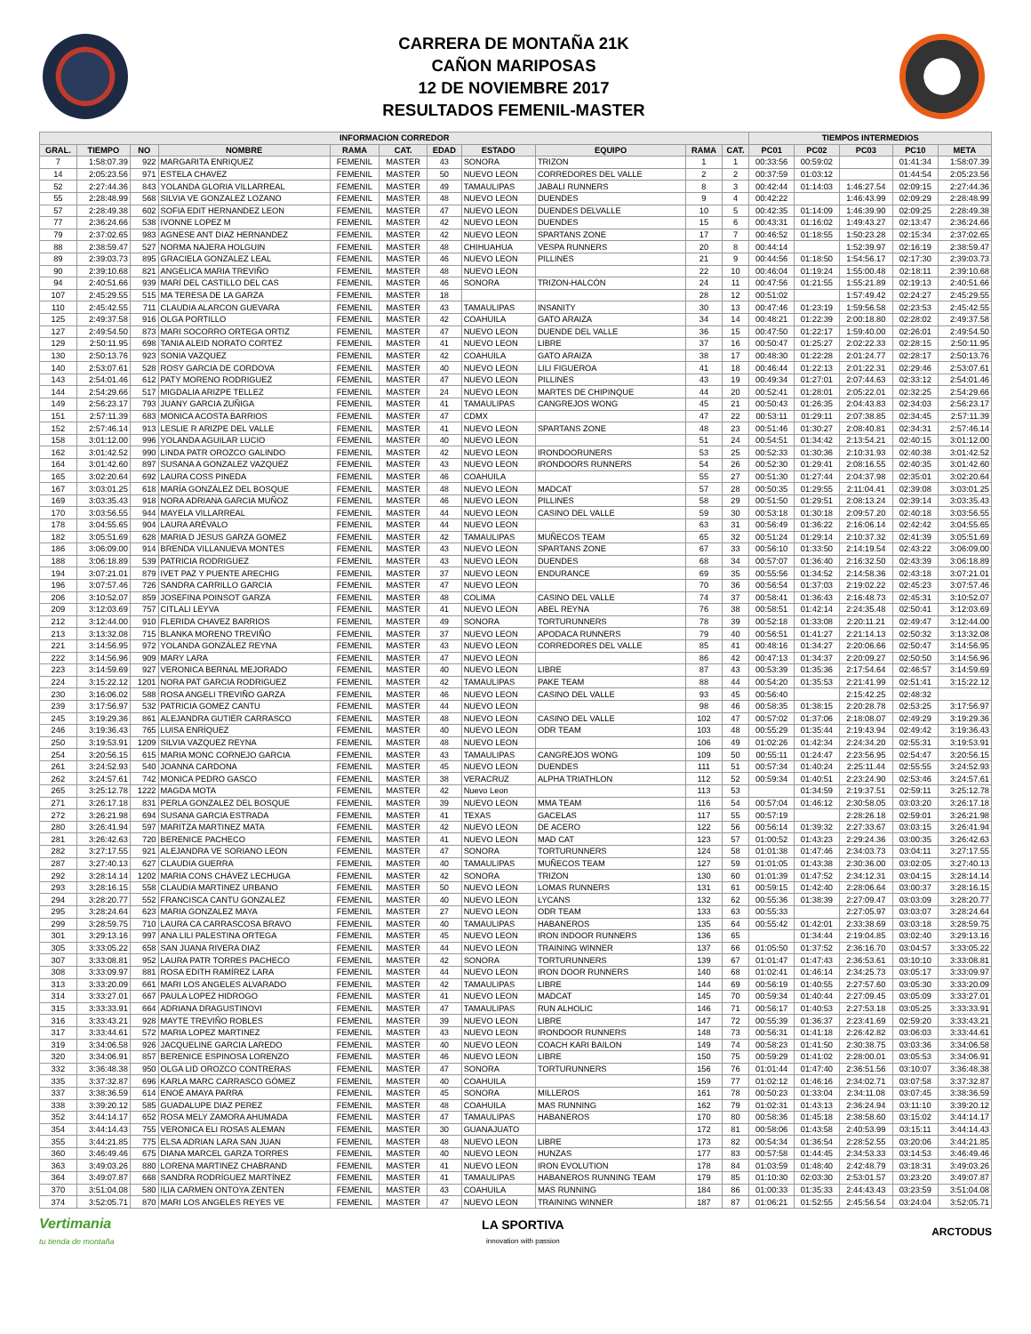CARRERA DE MONTAÑA 21K
CAÑON MARIPOSAS
12 DE NOVIEMBRE 2017
RESULTADOS FEMENIL-MASTER
| INFORMACION CORREDOR | | | | | | | | | | | TIEMPOS INTERMEDIOS | | | | |
| --- | --- | --- | --- | --- | --- | --- | --- | --- | --- | --- | --- | --- | --- | --- | --- |
| GRAL. | TIEMPO | NO | NOMBRE | RAMA | CAT. | EDAD | ESTADO | EQUIPO | RAMA | CAT. | PC01 | PC02 | PC03 | PC10 | META |
| 7 | 1:58:07.39 | 922 | MARGARITA ENRIQUEZ | FEMENIL | MASTER | 43 | SONORA | TRIZON | 1 | 1 | 00:33:56 | 00:59:02 | | 01:41:34 | 1:58:07.39 |
| 14 | 2:05:23.56 | 971 | ESTELA CHAVEZ | FEMENIL | MASTER | 50 | NUEVO LEON | CORREDORES DEL VALLE | 2 | 2 | 00:37:59 | 01:03:12 | | 01:44:54 | 2:05:23.56 |
| 52 | 2:27:44.36 | 843 | YOLANDA GLORIA VILLARREAL | FEMENIL | MASTER | 49 | TAMAULIPAS | JABALI RUNNERS | 8 | 3 | 00:42:44 | 01:14:03 | 1:46:27.54 | 02:09:15 | 2:27:44.36 |
| 55 | 2:28:48.99 | 568 | SILVIA VE GONZALEZ LOZANO | FEMENIL | MASTER | 48 | NUEVO LEON | DUENDES | 9 | 4 | 00:42:22 | | 1:46:43.99 | 02:09:29 | 2:28:48.99 |
| 57 | 2:28:49.38 | 602 | SOFIA EDIT HERNANDEZ LEON | FEMENIL | MASTER | 47 | NUEVO LEON | DUENDES DELVALLE | 10 | 5 | 00:42:35 | 01:14:09 | 1:46:39.90 | 02:09:25 | 2:28:49.38 |
| 77 | 2:36:24.66 | 538 | IVONNE LOPEZ M | FEMENIL | MASTER | 42 | NUEVO LEON | DUENDES | 15 | 6 | 00:43:31 | 01:16:02 | 1:49:43.27 | 02:13:47 | 2:36:24.66 |
| 79 | 2:37:02.65 | 983 | AGNESE ANT DIAZ HERNANDEZ | FEMENIL | MASTER | 42 | NUEVO LEON | SPARTANS ZONE | 17 | 7 | 00:46:52 | 01:18:55 | 1:50:23.28 | 02:15:34 | 2:37:02.65 |
| 88 | 2:38:59.47 | 527 | NORMA NAJERA HOLGUIN | FEMENIL | MASTER | 48 | CHIHUAHUA | VESPA RUNNERS | 20 | 8 | 00:44:14 | | 1:52:39.97 | 02:16:19 | 2:38:59.47 |
| 89 | 2:39:03.73 | 895 | GRACIELA GONZALEZ LEAL | FEMENIL | MASTER | 46 | NUEVO LEON | PILLINES | 21 | 9 | 00:44:56 | 01:18:50 | 1:54:56.17 | 02:17:30 | 2:39:03.73 |
| 90 | 2:39:10.68 | 821 | ANGELICA MARIA TREVIÑO | FEMENIL | MASTER | 48 | NUEVO LEON | | 22 | 10 | 00:46:04 | 01:19:24 | 1:55:00.48 | 02:18:11 | 2:39:10.68 |
| 94 | 2:40:51.66 | 939 | MARÍ DEL CASTILLO DEL CAS | FEMENIL | MASTER | 46 | SONORA | TRIZON-HALCÓN | 24 | 11 | 00:47:56 | 01:21:55 | 1:55:21.89 | 02:19:13 | 2:40:51.66 |
| 107 | 2:45:29.55 | 515 | MA TERESA DE LA GARZA | FEMENIL | MASTER | 18 | | | 28 | 12 | 00:51:02 | | 1:57:49.42 | 02:24:27 | 2:45:29.55 |
| 110 | 2:45:42.55 | 711 | CLAUDIA ALARCON GUEVARA | FEMENIL | MASTER | 43 | TAMAULIPAS | INSANITY | 30 | 13 | 00:47:46 | 01:23:19 | 1:59:56.58 | 02:23:53 | 2:45:42.55 |
| 125 | 2:49:37.58 | 916 | OLGA PORTILLO | FEMENIL | MASTER | 42 | COAHUILA | GATO ARAIZA | 34 | 14 | 00:48:21 | 01:22:39 | 2:00:18.80 | 02:28:02 | 2:49:37.58 |
| 127 | 2:49:54.50 | 873 | MARI SOCORRO ORTEGA ORTIZ | FEMENIL | MASTER | 47 | NUEVO LEON | DUENDE DEL VALLE | 36 | 15 | 00:47:50 | 01:22:17 | 1:59:40.00 | 02:26:01 | 2:49:54.50 |
| 129 | 2:50:11.95 | 698 | TANIA ALEID NORATO CORTEZ | FEMENIL | MASTER | 41 | NUEVO LEON | LIBRE | 37 | 16 | 00:50:47 | 01:25:27 | 2:02:22.33 | 02:28:15 | 2:50:11.95 |
| 130 | 2:50:13.76 | 923 | SONIA VAZQUEZ | FEMENIL | MASTER | 42 | COAHUILA | GATO ARAIZA | 38 | 17 | 00:48:30 | 01:22:28 | 2:01:24.77 | 02:28:17 | 2:50:13.76 |
| 140 | 2:53:07.61 | 528 | ROSY GARCIA DE CORDOVA | FEMENIL | MASTER | 40 | NUEVO LEON | LILI FIGUEROA | 41 | 18 | 00:46:44 | 01:22:13 | 2:01:22.31 | 02:29:46 | 2:53:07.61 |
| 143 | 2:54:01.46 | 612 | PATY MORENO RODRIGUEZ | FEMENIL | MASTER | 47 | NUEVO LEON | PILLINES | 43 | 19 | 00:49:34 | 01:27:01 | 2:07:44.63 | 02:33:12 | 2:54:01.46 |
| 144 | 2:54:29.66 | 517 | MIGDALIA ARIZPE TELLEZ | FEMENIL | MASTER | 24 | NUEVO LEON | MARTES DE CHIPINQUE | 44 | 20 | 00:52:41 | 01:28:01 | 2:05:22.01 | 02:32:25 | 2:54:29.66 |
| 149 | 2:56:23.17 | 793 | JUANY GARCIA ZUÑIGA | FEMENIL | MASTER | 41 | TAMAULIPAS | CANGREJOS WONG | 45 | 21 | 00:50:43 | 01:26:35 | 2:04:43.83 | 02:34:03 | 2:56:23.17 |
| 151 | 2:57:11.39 | 683 | MONICA ACOSTA BARRIOS | FEMENIL | MASTER | 47 | CDMX | | 47 | 22 | 00:53:11 | 01:29:11 | 2:07:38.85 | 02:34:45 | 2:57:11.39 |
| 152 | 2:57:46.14 | 913 | LESLIE R ARIZPE DEL VALLE | FEMENIL | MASTER | 41 | NUEVO LEON | SPARTANS ZONE | 48 | 23 | 00:51:46 | 01:30:27 | 2:08:40.81 | 02:34:31 | 2:57:46.14 |
| 158 | 3:01:12.00 | 996 | YOLANDA AGUILAR LUCIO | FEMENIL | MASTER | 40 | NUEVO LEON | | 51 | 24 | 00:54:51 | 01:34:42 | 2:13:54.21 | 02:40:15 | 3:01:12.00 |
| 162 | 3:01:42.52 | 990 | LINDA PATR OROZCO GALINDO | FEMENIL | MASTER | 42 | NUEVO LEON | IRONDOORUNERS | 53 | 25 | 00:52:33 | 01:30:36 | 2:10:31.93 | 02:40:38 | 3:01:42.52 |
| 164 | 3:01:42.60 | 897 | SUSANA A GONZALEZ VAZQUEZ | FEMENIL | MASTER | 43 | NUEVO LEON | IRONDOORS RUNNERS | 54 | 26 | 00:52:30 | 01:29:41 | 2:08:16.55 | 02:40:35 | 3:01:42.60 |
| 165 | 3:02:20.64 | 692 | LAURA COSS PINEDA | FEMENIL | MASTER | 46 | COAHUILA | | 55 | 27 | 00:51:30 | 01:27:44 | 2:04:37.98 | 02:35:01 | 3:02:20.64 |
| 167 | 3:03:01.25 | 618 | MARÍA GONZÁLEZ DEL BOSQUE | FEMENIL | MASTER | 48 | NUEVO LEON | MADCAT | 57 | 28 | 00:50:35 | 01:29:55 | 2:11:04.41 | 02:39:08 | 3:03:01.25 |
| 169 | 3:03:35.43 | 918 | NORA ADRIANA GARCIA MUÑOZ | FEMENIL | MASTER | 46 | NUEVO LEON | PILLINES | 58 | 29 | 00:51:50 | 01:29:51 | 2:08:13.24 | 02:39:14 | 3:03:35.43 |
| 170 | 3:03:56.55 | 944 | MAYELA VILLARREAL | FEMENIL | MASTER | 44 | NUEVO LEON | CASINO DEL VALLE | 59 | 30 | 00:53:18 | 01:30:18 | 2:09:57.20 | 02:40:18 | 3:03:56.55 |
| 178 | 3:04:55.65 | 904 | LAURA ARÉVALO | FEMENIL | MASTER | 44 | NUEVO LEON | | 63 | 31 | 00:56:49 | 01:36:22 | 2:16:06.14 | 02:42:42 | 3:04:55.65 |
| 182 | 3:05:51.69 | 628 | MARIA D JESUS GARZA GOMEZ | FEMENIL | MASTER | 42 | TAMAULIPAS | MUÑECOS TEAM | 65 | 32 | 00:51:24 | 01:29:14 | 2:10:37.32 | 02:41:39 | 3:05:51.69 |
| 186 | 3:06:09.00 | 914 | BRENDA VILLANUEVA MONTES | FEMENIL | MASTER | 43 | NUEVO LEON | SPARTANS ZONE | 67 | 33 | 00:56:10 | 01:33:50 | 2:14:19.54 | 02:43:22 | 3:06:09.00 |
| 188 | 3:06:18.89 | 539 | PATRICIA RODRIGUEZ | FEMENIL | MASTER | 43 | NUEVO LEON | DUENDES | 68 | 34 | 00:57:07 | 01:36:40 | 2:16:32.50 | 02:43:39 | 3:06:18.89 |
| 194 | 3:07:21.01 | 879 | IVET PAZ Y PUENTE ARECHIG | FEMENIL | MASTER | 37 | NUEVO LEON | ENDURANCE | 69 | 35 | 00:55:56 | 01:34:52 | 2:14:58.36 | 02:43:18 | 3:07:21.01 |
| 196 | 3:07:57.46 | 726 | SANDRA CARRILLO GARCIA | FEMENIL | MASTER | 47 | NUEVO LEON | | 70 | 36 | 00:56:54 | 01:37:03 | 2:19:02.22 | 02:45:23 | 3:07:57.46 |
| 206 | 3:10:52.07 | 859 | JOSEFINA POINSOT GARZA | FEMENIL | MASTER | 48 | COLIMA | CASINO DEL VALLE | 74 | 37 | 00:58:41 | 01:36:43 | 2:16:48.73 | 02:45:31 | 3:10:52.07 |
| 209 | 3:12:03.69 | 757 | CITLALI LEYVA | FEMENIL | MASTER | 41 | NUEVO LEON | ABEL REYNA | 76 | 38 | 00:58:51 | 01:42:14 | 2:24:35.48 | 02:50:41 | 3:12:03.69 |
| 212 | 3:12:44.00 | 910 | FLERIDA CHAVEZ BARRIOS | FEMENIL | MASTER | 49 | SONORA | TORTURUNNERS | 78 | 39 | 00:52:18 | 01:33:08 | 2:20:11.21 | 02:49:47 | 3:12:44.00 |
| 213 | 3:13:32.08 | 715 | BLANKA MORENO TREVIÑO | FEMENIL | MASTER | 37 | NUEVO LEON | APODACA RUNNERS | 79 | 40 | 00:56:51 | 01:41:27 | 2:21:14.13 | 02:50:32 | 3:13:32.08 |
| 221 | 3:14:56.95 | 972 | YOLANDA GONZÁLEZ REYNA | FEMENIL | MASTER | 43 | NUEVO LEON | CORREDORES DEL VALLE | 85 | 41 | 00:48:16 | 01:34:27 | 2:20:06.66 | 02:50:47 | 3:14:56.95 |
| 222 | 3:14:56.96 | 909 | MARY LARA | FEMENIL | MASTER | 47 | NUEVO LEON | | 86 | 42 | 00:47:13 | 01:34:37 | 2:20:09.27 | 02:50:50 | 3:14:56.96 |
| 223 | 3:14:59.69 | 927 | VERONICA BERNAL MEJORADO | FEMENIL | MASTER | 40 | NUEVO LEON | LIBRE | 87 | 43 | 00:53:39 | 01:35:36 | 2:17:54.64 | 02:46:57 | 3:14:59.69 |
| 224 | 3:15:22.12 | 1201 | NORA PAT GARCIA RODRIGUEZ | FEMENIL | MASTER | 42 | TAMAULIPAS | PAKE TEAM | 88 | 44 | 00:54:20 | 01:35:53 | 2:21:41.99 | 02:51:41 | 3:15:22.12 |
| 230 | 3:16:06.02 | 588 | ROSA ANGELI TREVIÑO GARZA | FEMENIL | MASTER | 46 | NUEVO LEON | CASINO DEL VALLE | 93 | 45 | 00:56:40 | | 2:15:42.25 | 02:48:32 | |
| 239 | 3:17:56.97 | 532 | PATRICIA GOMEZ CANTU | FEMENIL | MASTER | 44 | NUEVO LEON | | 98 | 46 | 00:58:35 | 01:38:15 | 2:20:28.78 | 02:53:25 | 3:17:56.97 |
| 245 | 3:19:29.36 | 861 | ALEJANDRA GUTIÉR CARRASCO | FEMENIL | MASTER | 48 | NUEVO LEON | CASINO DEL VALLE | 102 | 47 | 00:57:02 | 01:37:06 | 2:18:08.07 | 02:49:29 | 3:19:29.36 |
| 246 | 3:19:36.43 | 765 | LUISA ENRÍQUEZ | FEMENIL | MASTER | 40 | NUEVO LEON | ODR TEAM | 103 | 48 | 00:55:29 | 01:35:44 | 2:19:43.94 | 02:49:42 | 3:19:36.43 |
| 250 | 3:19:53.91 | 1209 | SILVIA VAZQUEZ REYNA | FEMENIL | MASTER | 48 | NUEVO LEON | | 106 | 49 | 01:02:26 | 01:42:34 | 2:24:34.20 | 02:55:31 | 3:19:53.91 |
| 254 | 3:20:56.15 | 615 | MARIA MONC CORNEJO GARCIA | FEMENIL | MASTER | 43 | TAMAULIPAS | CANGREJOS WONG | 109 | 50 | 00:55:11 | 01:24:47 | 2:23:56.95 | 02:54:47 | 3:20:56.15 |
| 261 | 3:24:52.93 | 540 | JOANNA CARDONA | FEMENIL | MASTER | 45 | NUEVO LEON | DUENDES | 111 | 51 | 00:57:34 | 01:40:24 | 2:25:11.44 | 02:55:55 | 3:24:52.93 |
| 262 | 3:24:57.61 | 742 | MONICA PEDRO GASCO | FEMENIL | MASTER | 38 | VERACRUZ | ALPHA TRIATHLON | 112 | 52 | 00:59:34 | 01:40:51 | 2:23:24.90 | 02:53:46 | 3:24:57.61 |
| 265 | 3:25:12.78 | 1222 | MAGDA MOTA | FEMENIL | MASTER | 42 | Nuevo Leon | | 113 | 53 | | 01:34:59 | 2:19:37.51 | 02:59:11 | 3:25:12.78 |
| 271 | 3:26:17.18 | 831 | PERLA GONZALEZ DEL BOSQUE | FEMENIL | MASTER | 39 | NUEVO LEON | MMA TEAM | 116 | 54 | 00:57:04 | 01:46:12 | 2:30:58.05 | 03:03:20 | 3:26:17.18 |
| 272 | 3:26:21.98 | 694 | SUSANA GARCIA ESTRADA | FEMENIL | MASTER | 41 | TEXAS | GACELAS | 117 | 55 | 00:57:19 | | 2:28:26.18 | 02:59:01 | 3:26:21.98 |
| 280 | 3:26:41.94 | 597 | MARITZA MARTINEZ MATA | FEMENIL | MASTER | 42 | NUEVO LEON | DE ACERO | 122 | 56 | 00:56:14 | 01:39:32 | 2:27:33.67 | 03:03:15 | 3:26:41.94 |
| 281 | 3:26:42.63 | 720 | BERENICE PACHECO | FEMENIL | MASTER | 41 | NUEVO LEON | MAD CAT | 123 | 57 | 01:00:52 | 01:43:23 | 2:29:24.36 | 03:00:35 | 3:26:42.63 |
| 282 | 3:27:17.55 | 921 | ALEJANDRA VE SORIANO LEON | FEMENIL | MASTER | 47 | SONORA | TORTURUNNERS | 124 | 58 | 01:01:38 | 01:47:46 | 2:34:03.73 | 03:04:11 | 3:27:17.55 |
| 287 | 3:27:40.13 | 627 | CLAUDIA GUERRA | FEMENIL | MASTER | 40 | TAMAULIPAS | MUÑECOS TEAM | 127 | 59 | 01:01:05 | 01:43:38 | 2:30:36.00 | 03:02:05 | 3:27:40.13 |
| 292 | 3:28:14.14 | 1202 | MARIA CONS CHÁVEZ LECHUGA | FEMENIL | MASTER | 42 | SONORA | TRIZON | 130 | 60 | 01:01:39 | 01:47:52 | 2:34:12.31 | 03:04:15 | 3:28:14.14 |
| 293 | 3:28:16.15 | 558 | CLAUDIA MARTINEZ URBANO | FEMENIL | MASTER | 50 | NUEVO LEON | LOMAS RUNNERS | 131 | 61 | 00:59:15 | 01:42:40 | 2:28:06.64 | 03:00:37 | 3:28:16.15 |
| 294 | 3:28:20.77 | 552 | FRANCISCA CANTU GONZALEZ | FEMENIL | MASTER | 40 | NUEVO LEON | LYCANS | 132 | 62 | 00:55:36 | 01:38:39 | 2:27:09.47 | 03:03:09 | 3:28:20.77 |
| 295 | 3:28:24.64 | 623 | MARIA GONZALEZ MAYA | FEMENIL | MASTER | 27 | NUEVO LEON | ODR TEAM | 133 | 63 | 00:55:33 | | 2:27:05.97 | 03:03:07 | 3:28:24.64 |
| 299 | 3:28:59.75 | 710 | LAURA CA CARRASCOSA BRAVO | FEMENIL | MASTER | 40 | TAMAULIPAS | HABANEROS | 135 | 64 | 00:55:42 | 01:42:01 | 2:33:38.69 | 03:03:18 | 3:28:59.75 |
| 301 | 3:29:13.16 | 997 | ANA LILI PALESTINA ORTEGA | FEMENIL | MASTER | 45 | NUEVO LEON | IRON INDOOR RUNNERS | 136 | 65 | | 01:34:44 | 2:19:04.85 | 03:02:40 | 3:29:13.16 |
| 305 | 3:33:05.22 | 658 | SAN JUANA RIVERA DIAZ | FEMENIL | MASTER | 44 | NUEVO LEON | TRAINING WINNER | 137 | 66 | 01:05:50 | 01:37:52 | 2:36:16.70 | 03:04:57 | 3:33:05.22 |
| 307 | 3:33:08.81 | 952 | LAURA PATR TORRES PACHECO | FEMENIL | MASTER | 42 | SONORA | TORTURUNNERS | 139 | 67 | 01:01:47 | 01:47:43 | 2:36:53.61 | 03:10:10 | 3:33:08.81 |
| 308 | 3:33:09.97 | 881 | ROSA EDITH RAMÍREZ LARA | FEMENIL | MASTER | 44 | NUEVO LEON | IRON DOOR RUNNERS | 140 | 68 | 01:02:41 | 01:46:14 | 2:34:25.73 | 03:05:17 | 3:33:09.97 |
| 313 | 3:33:20.09 | 661 | MARI LOS ANGELES ALVARADO | FEMENIL | MASTER | 42 | TAMAULIPAS | LIBRE | 144 | 69 | 00:56:19 | 01:40:55 | 2:27:57.60 | 03:05:30 | 3:33:20.09 |
| 314 | 3:33:27.01 | 667 | PAULA LOPEZ HIDROGO | FEMENIL | MASTER | 41 | NUEVO LEON | MADCAT | 145 | 70 | 00:59:34 | 01:40:44 | 2:27:09.45 | 03:05:09 | 3:33:27.01 |
| 315 | 3:33:33.91 | 664 | ADRIANA DRAGUSTINOVI | FEMENIL | MASTER | 47 | TAMAULIPAS | RUN ALHOLIC | 146 | 71 | 00:56:17 | 01:40:53 | 2:27:53.18 | 03:05:25 | 3:33:33.91 |
| 316 | 3:33:43.21 | 928 | MAYTE TREVIÑO ROBLES | FEMENIL | MASTER | 39 | NUEVO LEON | LIBRE | 147 | 72 | 00:55:39 | 01:36:37 | 2:23:41.69 | 02:59:20 | 3:33:43.21 |
| 317 | 3:33:44.61 | 572 | MARIA LOPEZ MARTINEZ | FEMENIL | MASTER | 43 | NUEVO LEON | IRONDOOR RUNNERS | 148 | 73 | 00:56:31 | 01:41:18 | 2:26:42.82 | 03:06:03 | 3:33:44.61 |
| 319 | 3:34:06.58 | 926 | JACQUELINE GARCIA LAREDO | FEMENIL | MASTER | 40 | NUEVO LEON | COACH KARI BAILON | 149 | 74 | 00:58:23 | 01:41:50 | 2:30:38.75 | 03:03:36 | 3:34:06.58 |
| 320 | 3:34:06.91 | 857 | BERENICE ESPINOSA LORENZO | FEMENIL | MASTER | 46 | NUEVO LEON | LIBRE | 150 | 75 | 00:59:29 | 01:41:02 | 2:28:00.01 | 03:05:53 | 3:34:06.91 |
| 332 | 3:36:48.38 | 950 | OLGA LID OROZCO CONTRERAS | FEMENIL | MASTER | 47 | SONORA | TORTURUNNERS | 156 | 76 | 01:01:44 | 01:47:40 | 2:36:51.56 | 03:10:07 | 3:36:48.38 |
| 335 | 3:37:32.87 | 696 | KARLA MARC CARRASCO GÓMEZ | FEMENIL | MASTER | 40 | COAHUILA | | 159 | 77 | 01:02:12 | 01:46:16 | 2:34:02.71 | 03:07:58 | 3:37:32.87 |
| 337 | 3:38:36.59 | 614 | ENOÉ AMAYA PARRA | FEMENIL | MASTER | 45 | SONORA | MILLEROS | 161 | 78 | 00:50:23 | 01:33:04 | 2:34:11.08 | 03:07:45 | 3:38:36.59 |
| 338 | 3:39:20.12 | 585 | GUADALUPE DIAZ PEREZ | FEMENIL | MASTER | 48 | COAHUILA | MAS RUNNING | 162 | 79 | 01:02:31 | 01:43:13 | 2:36:24.94 | 03:11:10 | 3:39:20.12 |
| 352 | 3:44:14.17 | 652 | ROSA MELY ZAMORA AHUMADA | FEMENIL | MASTER | 47 | TAMAULIPAS | HABANEROS | 170 | 80 | 00:58:36 | 01:45:18 | 2:38:58.60 | 03:15:02 | 3:44:14.17 |
| 354 | 3:44:14.43 | 755 | VERONICA ELI ROSAS ALEMAN | FEMENIL | MASTER | 30 | GUANAJUATO | | 172 | 81 | 00:58:06 | 01:43:58 | 2:40:53.99 | 03:15:11 | 3:44:14.43 |
| 355 | 3:44:21.85 | 775 | ELSA ADRIAN LARA SAN JUAN | FEMENIL | MASTER | 48 | NUEVO LEON | LIBRE | 173 | 82 | 00:54:34 | 01:36:54 | 2:28:52.55 | 03:20:06 | 3:44:21.85 |
| 360 | 3:46:49.46 | 675 | DIANA MARCEL GARZA TORRES | FEMENIL | MASTER | 40 | NUEVO LEON | HUNZAS | 177 | 83 | 00:57:58 | 01:44:45 | 2:34:53.33 | 03:14:53 | 3:46:49.46 |
| 363 | 3:49:03.26 | 880 | LORENA MARTINEZ CHABRAND | FEMENIL | MASTER | 41 | NUEVO LEON | IRON EVOLUTION | 178 | 84 | 01:03:59 | 01:48:40 | 2:42:48.79 | 03:18:31 | 3:49:03.26 |
| 364 | 3:49:07.87 | 668 | SANDRA RODRÍGUEZ MARTÍNEZ | FEMENIL | MASTER | 41 | TAMAULIPAS | HABANEROS RUNNING TEAM | 179 | 85 | 01:10:30 | 02:03:30 | 2:53:01.57 | 03:23:20 | 3:49:07.87 |
| 370 | 3:51:04.08 | 580 | ILIA CARMEN ONTOYA ZENTEN | FEMENIL | MASTER | 43 | COAHUILA | MAS RUNNING | 184 | 86 | 01:00:33 | 01:35:33 | 2:44:43.43 | 03:23:59 | 3:51:04.08 |
| 374 | 3:52:05.71 | 870 | MARI LOS ANGELES REYES VE | FEMENIL | MASTER | 47 | NUEVO LEON | TRAINING WINNER | 187 | 87 | 01:06:21 | 01:52:55 | 2:45:56.54 | 03:24:04 | 3:52:05.71 |
Vertimania
tu tienda de montaña
LA SPORTIVA
innovation with passion
ARCTODUS